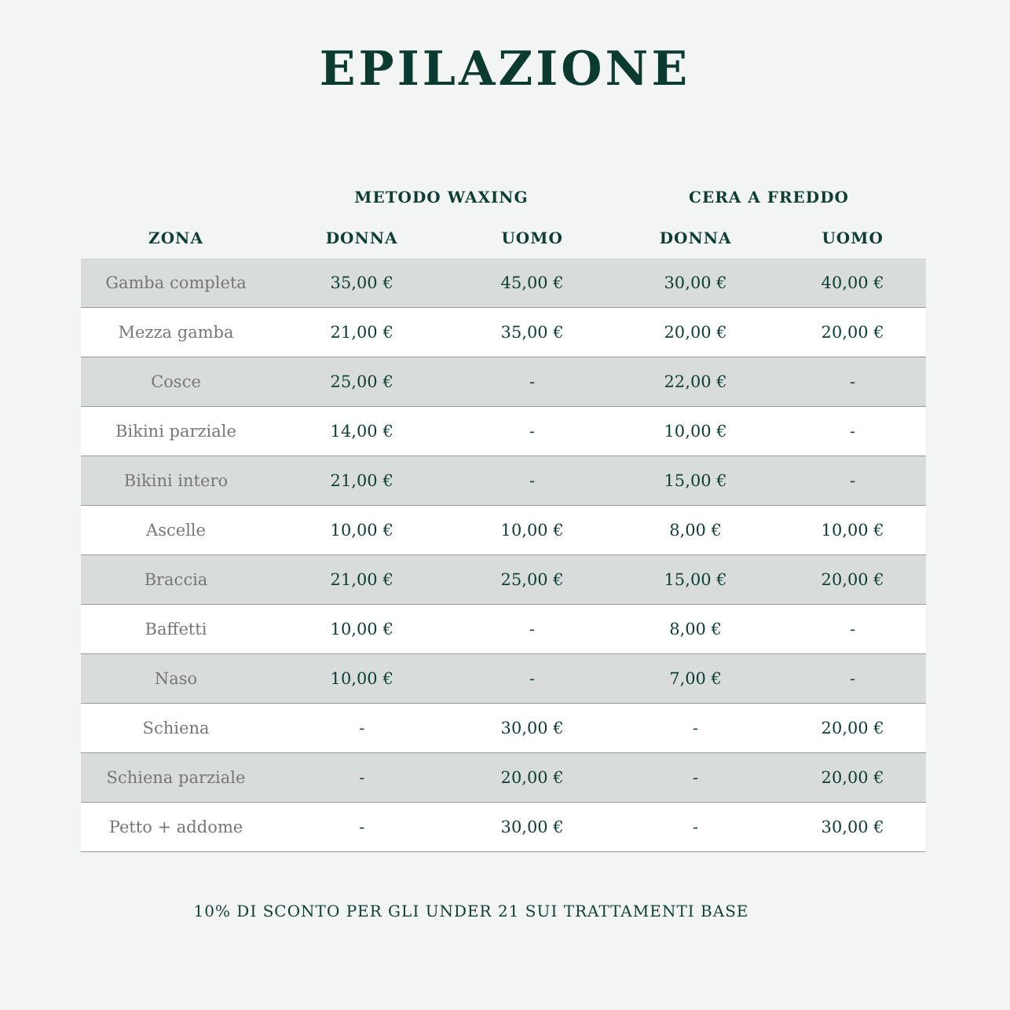EPILAZIONE
| | METODO WAXING | | CERA A FREDDO | |
| --- | --- | --- | --- | --- |
| ZONA | DONNA | UOMO | DONNA | UOMO |
| Gamba completa | 35,00 € | 45,00 € | 30,00 € | 40,00 € |
| Mezza gamba | 21,00 € | 35,00 € | 20,00 € | 20,00 € |
| Cosce | 25,00 € | - | 22,00 € | - |
| Bikini parziale | 14,00 € | - | 10,00 € | - |
| Bikini intero | 21,00 € | - | 15,00 € | - |
| Ascelle | 10,00 € | 10,00 € | 8,00 € | 10,00 € |
| Braccia | 21,00 € | 25,00 € | 15,00 € | 20,00 € |
| Baffetti | 10,00 € | - | 8,00 € | - |
| Naso | 10,00 € | - | 7,00 € | - |
| Schiena | - | 30,00 € | - | 20,00 € |
| Schiena parziale | - | 20,00 € | - | 20,00 € |
| Petto + addome | - | 30,00 € | - | 30,00 € |
10% DI SCONTO PER GLI UNDER 21 SUI TRATTAMENTI BASE